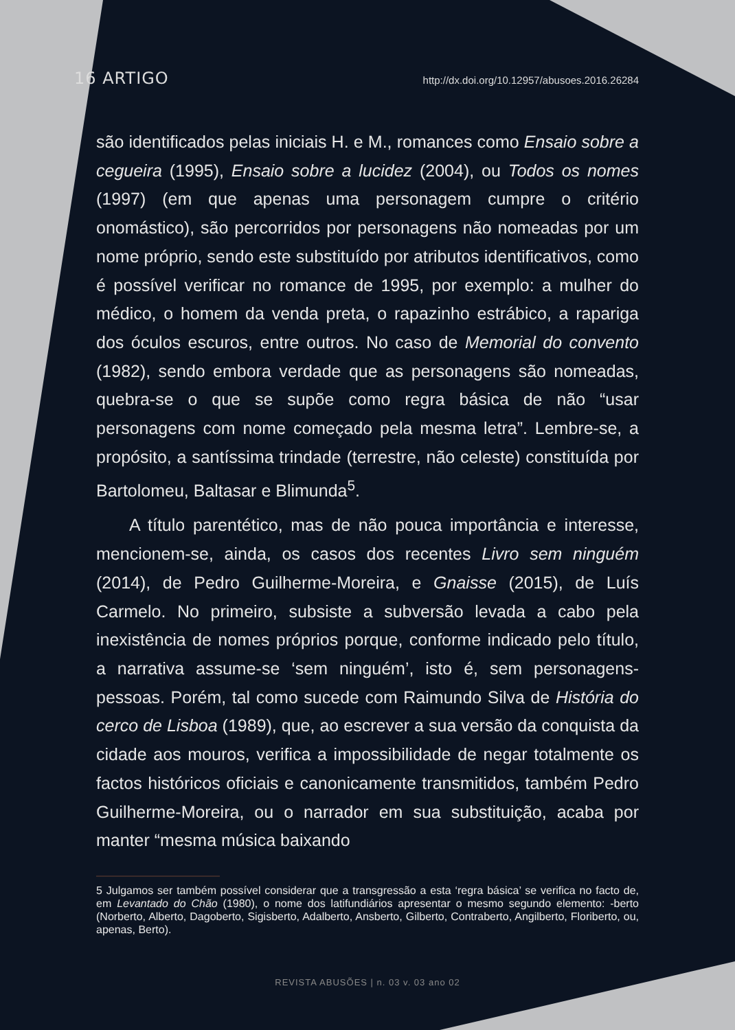16 ARTIGO http://dx.doi.org/10.12957/abusoes.2016.26284
são identificados pelas iniciais H. e M., romances como Ensaio sobre a cegueira (1995), Ensaio sobre a lucidez (2004), ou Todos os nomes (1997) (em que apenas uma personagem cumpre o critério onomástico), são percorridos por personagens não nomeadas por um nome próprio, sendo este substituído por atributos identificativos, como é possível verificar no romance de 1995, por exemplo: a mulher do médico, o homem da venda preta, o rapazinho estrábico, a rapariga dos óculos escuros, entre outros. No caso de Memorial do convento (1982), sendo embora verdade que as personagens são nomeadas, quebra-se o que se supõe como regra básica de não “usar personagens com nome começado pela mesma letra”. Lembre-se, a propósito, a santíssima trindade (terrestre, não celeste) constituída por Bartolomeu, Baltasar e Blimunda<sup>5</sup>.
A título parentético, mas de não pouca importância e interesse, mencionem-se, ainda, os casos dos recentes Livro sem ninguém (2014), de Pedro Guilherme-Moreira, e Gnaisse (2015), de Luís Carmelo. No primeiro, subsiste a subversão levada a cabo pela inexistência de nomes próprios porque, conforme indicado pelo título, a narrativa assume-se ‘sem ninguém’, isto é, sem personagens-pessoas. Porém, tal como sucede com Raimundo Silva de História do cerco de Lisboa (1989), que, ao escrever a sua versão da conquista da cidade aos mouros, verifica a impossibilidade de negar totalmente os factos históricos oficiais e canonicamente transmitidos, também Pedro Guilherme-Moreira, ou o narrador em sua substituição, acaba por manter “mesma música baixando
5 Julgamos ser também possível considerar que a transgressão a esta ‘regra básica’ se verifica no facto de, em Levantado do Chão (1980), o nome dos latifundiários apresentar o mesmo segundo elemento: -berto (Norberto, Alberto, Dagoberto, Sigisberto, Adalberto, Ansberto, Gilberto, Contraberto, Angilberto, Floriberto, ou, apenas, Berto).
REVISTA ABUSÕES | n. 03 v. 03 ano 02